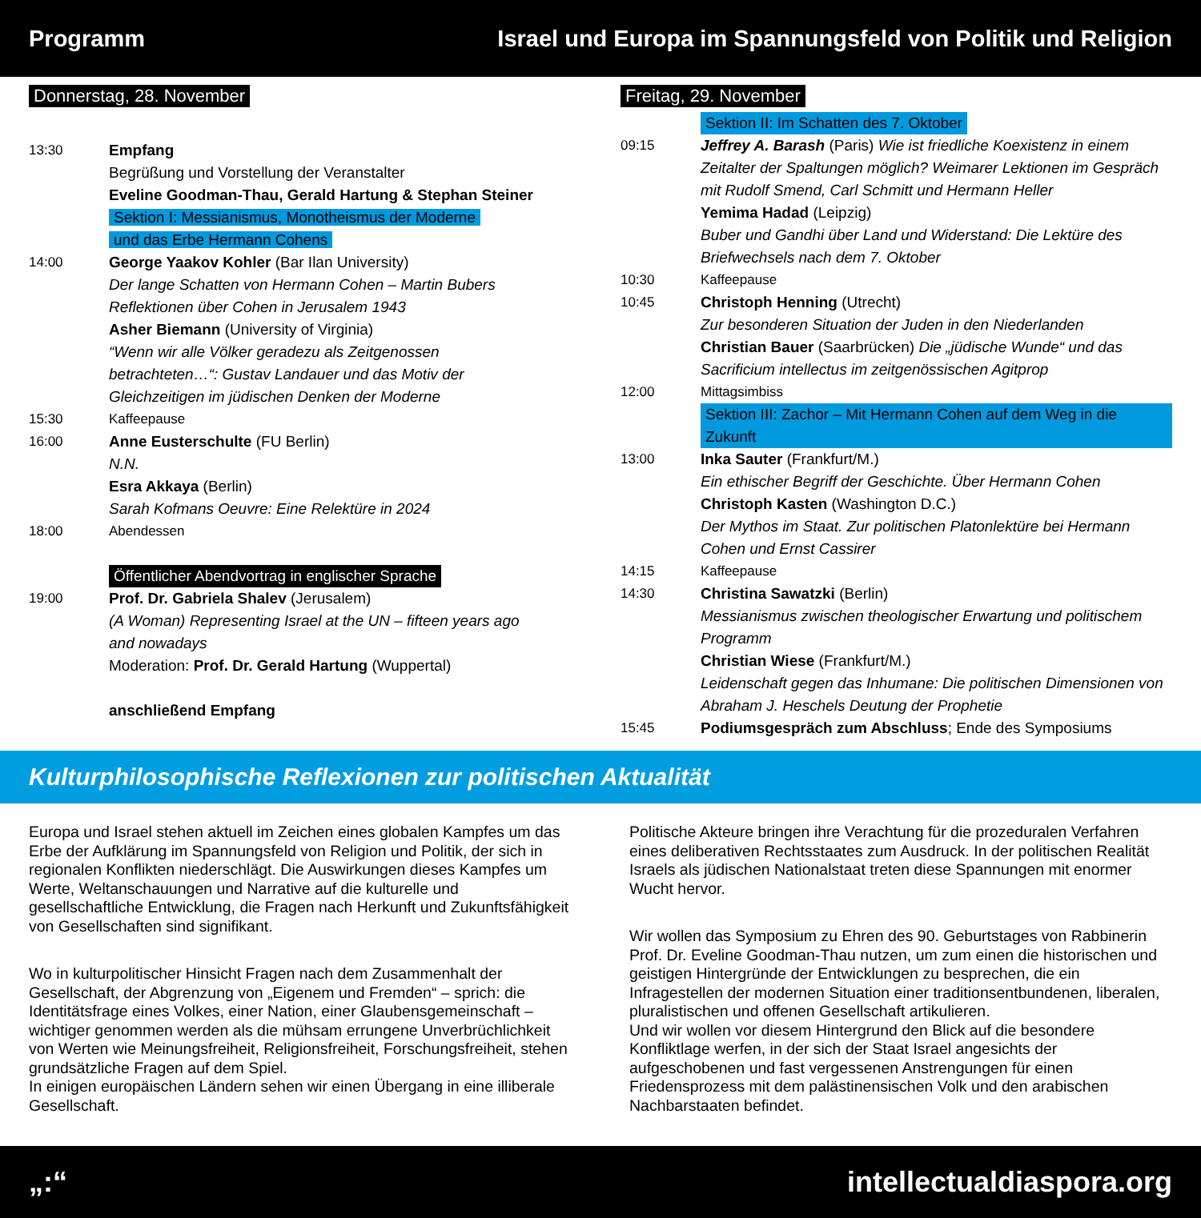Programm Israel und Europa im Spannungsfeld von Politik und Religion
Donnerstag, 28. November
13:30 Empfang
Begrüßung und Vorstellung der Veranstalter
Eveline Goodman-Thau, Gerald Hartung & Stephan Steiner
Sektion I: Messianismus, Monotheismus der Moderne
und das Erbe Hermann Cohens
14:00 George Yaakov Kohler (Bar Ilan University)
Der lange Schatten von Hermann Cohen – Martin Bubers
Reflektionen über Cohen in Jerusalem 1943
Asher Biemann (University of Virginia)
“Wenn wir alle Völker geradezu als Zeitgenossen
betrachteten…“: Gustav Landauer und das Motiv der
Gleichzeitigen im jüdischen Denken der Moderne
15:30 Kaffeepause
16:00 Anne Eusterschulte (FU Berlin)
N.N.
Esra Akkaya (Berlin)
Sarah Kofmans Oeuvre: Eine Relektüre in 2024
18:00 Abendessen
Öffentlicher Abendvortrag in englischer Sprache
19:00 Prof. Dr. Gabriela Shalev (Jerusalem)
(A Woman) Representing Israel at the UN – fifteen years ago
and nowadays
Moderation: Prof. Dr. Gerald Hartung (Wuppertal)
anschließend Empfang
Freitag, 29. November
Sektion II: Im Schatten des 7. Oktober
09:15 Jeffrey A. Barash (Paris) Wie ist friedliche Koexistenz in einem Zeitalter der Spaltungen möglich? Weimarer Lektionen im Gespräch mit Rudolf Smend, Carl Schmitt und Hermann Heller
Yemima Hadad (Leipzig)
Buber und Gandhi über Land und Widerstand: Die Lektüre des Briefwechsels nach dem 7. Oktober
10:30 Kaffeepause
10:45 Christoph Henning (Utrecht)
Zur besonderen Situation der Juden in den Niederlanden
Christian Bauer (Saarbrücken) Die „jüdische Wunde“ und das Sacrificium intellectus im zeitgenössischen Agitprop
12:00 Mittagsimbiss
Sektion III: Zachor – Mit Hermann Cohen auf dem Weg in die Zukunft
13:00 Inka Sauter (Frankfurt/M.)
Ein ethischer Begriff der Geschichte. Über Hermann Cohen
Christoph Kasten (Washington D.C.)
Der Mythos im Staat. Zur politischen Platonlektüre bei Hermann Cohen und Ernst Cassirer
14:15 Kaffeepause
14:30 Christina Sawatzki (Berlin)
Messianismus zwischen theologischer Erwartung und politischem Programm
Christian Wiese (Frankfurt/M.)
Leidenschaft gegen das Inhumane: Die politischen Dimensionen von Abraham J. Heschels Deutung der Prophetie
15:45 Podiumsgespräch zum Abschluss; Ende des Symposiums
Kulturphilosophische Reflexionen zur politischen Aktualität
Europa und Israel stehen aktuell im Zeichen eines globalen Kampfes um das Erbe der Aufklärung im Spannungsfeld von Religion und Politik, der sich in regionalen Konflikten niederschlägt. Die Auswirkungen dieses Kampfes um Werte, Weltanschauungen und Narrative auf die kulturelle und gesellschaftliche Entwicklung, die Fragen nach Herkunft und Zukunftsfähigkeit von Gesellschaften sind signifikant.
Wo in kulturpolitischer Hinsicht Fragen nach dem Zusammenhalt der Gesellschaft, der Abgrenzung von „Eigenem und Fremden“ – sprich: die Identitätsfrage eines Volkes, einer Nation, einer Glaubensgemeinschaft – wichtiger genommen werden als die mühsam errungene Unverbrüchlichkeit von Werten wie Meinungsfreiheit, Religionsfreiheit, Forschungsfreiheit, stehen grundsätzliche Fragen auf dem Spiel.
In einigen europäischen Ländern sehen wir einen Übergang in eine illiberale Gesellschaft.
Politische Akteure bringen ihre Verachtung für die prozeduralen Verfahren eines deliberativen Rechtsstaates zum Ausdruck. In der politischen Realität Israels als jüdischen Nationalstaat treten diese Spannungen mit enormer Wucht hervor.
Wir wollen das Symposium zu Ehren des 90. Geburtstages von Rabbinerin Prof. Dr. Eveline Goodman-Thau nutzen, um zum einen die historischen und geistigen Hintergründe der Entwicklungen zu besprechen, die ein Infragestellen der modernen Situation einer traditionsentbundenen, liberalen, pluralistischen und offenen Gesellschaft artikulieren.
Und wir wollen vor diesem Hintergrund den Blick auf die besondere Konfliktlage werfen, in der sich der Staat Israel angesichts der aufgeschobenen und fast vergessenen Anstrengungen für einen Friedensprozess mit dem palästinensischen Volk und den arabischen Nachbarstaaten befindet.
„:“intellectualdiaspora.org